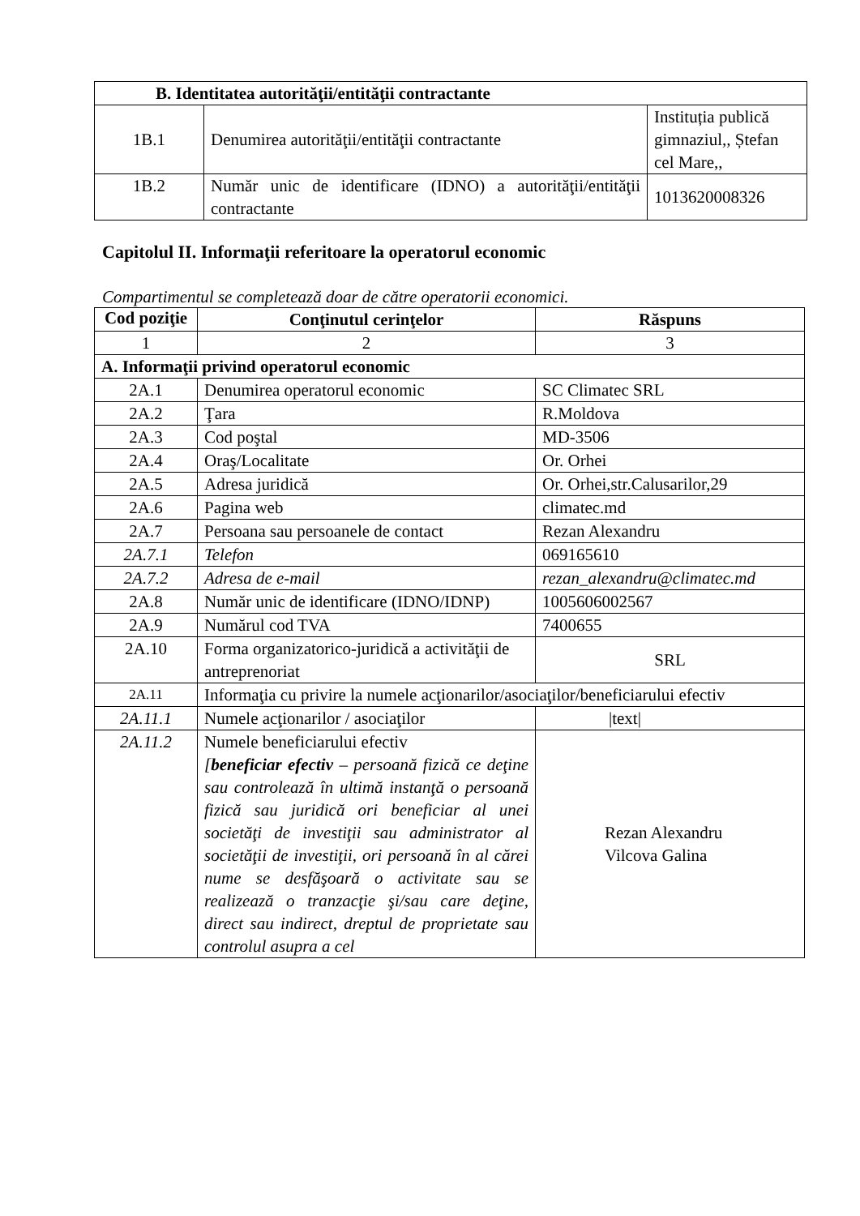| B. Identitatea autorităţii/entităţii contractante | | |
| --- | --- | --- |
| 1B.1 | Denumirea autorităţii/entităţii contractante | Instituția publică gimnaziul,, Ștefan cel Mare,, |
| 1B.2 | Număr unic de identificare (IDNO) a autorităţii/entităţii contractante | 1013620008326 |
Capitolul II. Informaţii referitoare la operatorul economic
Compartimentul se completează doar de către operatorii economici.
| Cod poziţie | Conţinutul cerinţelor | Răspuns |
| --- | --- | --- |
| 1 | 2 | 3 |
| A. Informaţii privind operatorul economic | | |
| 2A.1 | Denumirea operatorul economic | SC Climatec SRL |
| 2A.2 | Ţara | R.Moldova |
| 2A.3 | Cod poştal | MD-3506 |
| 2A.4 | Oraş/Localitate | Or. Orhei |
| 2A.5 | Adresa juridică | Or. Orhei,str.Calusarilor,29 |
| 2A.6 | Pagina web | climatec.md |
| 2A.7 | Persoana sau persoanele de contact | Rezan Alexandru |
| 2A.7.1 | Telefon | 069165610 |
| 2A.7.2 | Adresa de e-mail | rezan_alexandru@climatec.md |
| 2A.8 | Număr unic de identificare (IDNO/IDNP) | 1005606002567 |
| 2A.9 | Numărul cod TVA | 7400655 |
| 2A.10 | Forma organizatorico-juridică a activităţii de antreprenoriat | SRL |
| 2A.11 | Informaţia cu privire la numele acţionarilor/asociaţilor/beneficiarului efectiv | |
| 2A.11.1 | Numele acţionarilor / asociaţilor | /text/ |
| 2A.11.2 | Numele beneficiarului efectiv [ beneficiar efectiv – persoană fizică ce deţine sau controlează în ultimă instanţă o persoană fizică sau juridică ori beneficiar al unei societăţi de investiţii sau administrator al societăţii de investiţii, ori persoană în al cărei nume se desfăşoară o activitate sau se realizează o tranzacţie şi/sau care deţine, direct sau indirect, dreptul de proprietate sau controlul asupra a cel | Rezan Alexandru Vilcova Galina |